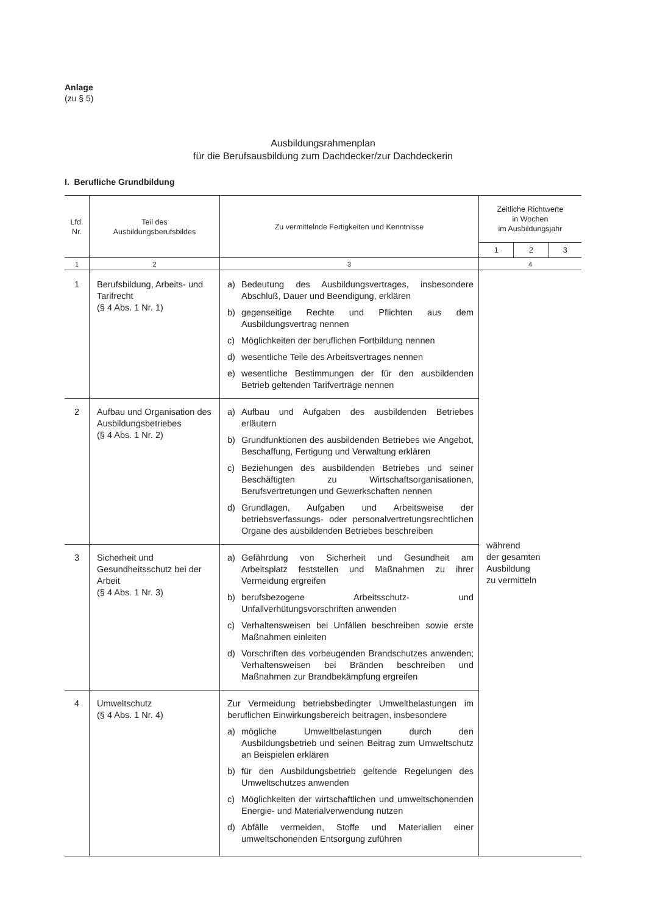Anlage
(zu § 5)
Ausbildungsrahmenplan
für die Berufsausbildung zum Dachdecker/zur Dachdeckerin
I. Berufliche Grundbildung
| Lfd. Nr. | Teil des Ausbildungsberufsbildes | Zu vermittelnde Fertigkeiten und Kenntnisse | Zeitliche Richtwerte in Wochen im Ausbildungsjahr | | |
| --- | --- | --- | --- | --- | --- |
| | | | 1 | 2 | 3 |
| 1 | 2 | 3 | 4 | | |
| 1 | Berufsbildung, Arbeits- und Tarifrecht (§ 4 Abs. 1 Nr. 1) | a) Bedeutung des Ausbildungsvertrages, insbesondere Abschluß, Dauer und Beendigung, erklären b) gegenseitige Rechte und Pflichten aus dem Ausbildungsvertrag nennen c) Möglichkeiten der beruflichen Fortbildung nennen d) wesentliche Teile des Arbeitsvertrages nennen e) wesentliche Bestimmungen der für den ausbildenden Betrieb geltenden Tarifverträge nennen | während der gesamten Ausbildung zu vermitteln | | |
| 2 | Aufbau und Organisation des Ausbildungsbetriebes (§ 4 Abs. 1 Nr. 2) | a) Aufbau und Aufgaben des ausbildenden Betriebes erläutern b) Grundfunktionen des ausbildenden Betriebes wie Angebot, Beschaffung, Fertigung und Verwaltung erklären c) Beziehungen des ausbildenden Betriebes und seiner Beschäftigten zu Wirtschaftsorganisationen, Berufsvertretungen und Gewerkschaften nennen d) Grundlagen, Aufgaben und Arbeitsweise der betriebsverfassungs- oder personalvertretungsrechtlichen Organe des ausbildenden Betriebes beschreiben | | | |
| 3 | Sicherheit und Gesundheitsschutz bei der Arbeit (§ 4 Abs. 1 Nr. 3) | a) Gefährdung von Sicherheit und Gesundheit am Arbeitsplatz feststellen und Maßnahmen zu ihrer Vermeidung ergreifen b) berufsbezogene Arbeitsschutz- und Unfallverhütungsvorschriften anwenden c) Verhaltensweisen bei Unfällen beschreiben sowie erste Maßnahmen einleiten d) Vorschriften des vorbeugenden Brandschutzes anwenden; Verhaltensweisen bei Bränden beschreiben und Maßnahmen zur Brandbekämpfung ergreifen | | | |
| 4 | Umweltschutz (§ 4 Abs. 1 Nr. 4) | Zur Vermeidung betriebsbedingter Umweltbelastungen im beruflichen Einwirkungsbereich beitragen, insbesondere a) mögliche Umweltbelastungen durch den Ausbildungsbetrieb und seinen Beitrag zum Umweltschutz an Beispielen erklären b) für den Ausbildungsbetrieb geltende Regelungen des Umweltschutzes anwenden c) Möglichkeiten der wirtschaftlichen und umweltschonenden Energie- und Materialverwendung nutzen d) Abfälle vermeiden, Stoffe und Materialien einer umweltschonenden Entsorgung zuführen | | | |